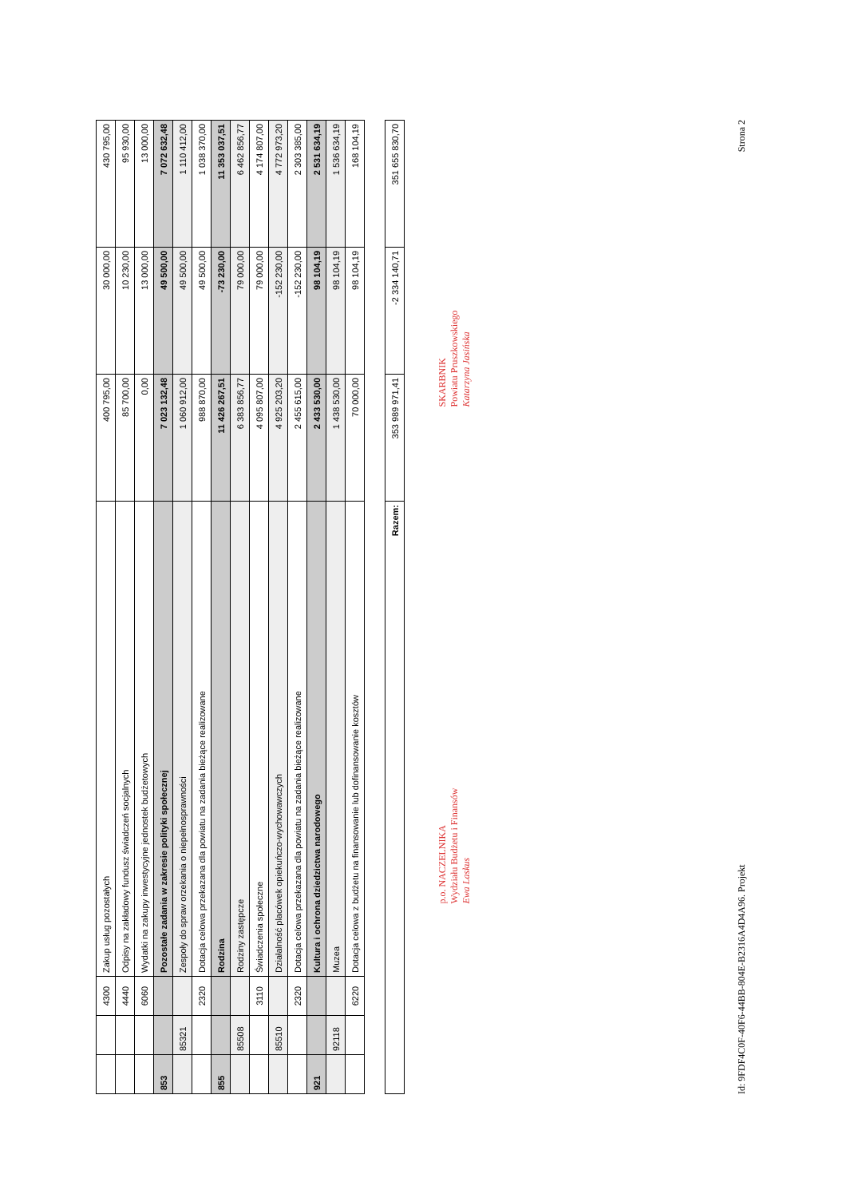| | | 4300 | Zakup usług pozostałych | 400 795,00 | 30 000,00 | 430 795,00 |
| | | 4440 | Odpisy na zakładowy fundusz świadczeń socjalnych | 85 700,00 | 10 230,00 | 95 930,00 |
| | | 6060 | Wydatki na zakupy inwestycyjne jednostek budżetowych | 0,00 | 13 000,00 | 13 000,00 |
| 853 | | | Pozostałe zadania w zakresie polityki społecznej | 7 023 132,48 | 49 500,00 | 7 072 632,48 |
| | 85321 | | Zespoły do spraw orzekania o niepełnosprawności | 1 060 912,00 | 49 500,00 | 1 110 412,00 |
| | | 2320 | Dotacja celowa przekazana dla powiatu na zadania bieżące realizowane | 988 870,00 | 49 500,00 | 1 038 370,00 |
| 855 | | | Rodzina | 11 426 267,51 | -73 230,00 | 11 353 037,51 |
| | 85508 | | Rodziny zastępcze | 6 383 856,77 | 79 000,00 | 6 462 856,77 |
| | | 3110 | Świadczenia społeczne | 4 095 807,00 | 79 000,00 | 4 174 807,00 |
| | 85510 | | Działalność placówek opiekuńczo-wychowawczych | 4 925 203,20 | -152 230,00 | 4 772 973,20 |
| | | 2320 | Dotacja celowa przekazana dla powiatu na zadania bieżące realizowane | 2 455 615,00 | -152 230,00 | 2 303 385,00 |
| 921 | | | Kultura i ochrona dziedzictwa narodowego | 2 433 530,00 | 98 104,19 | 2 531 634,19 |
| | 92118 | | Muzea | 1 438 530,00 | 98 104,19 | 1 536 634,19 |
| | | 6220 | Dotacja celowa z budżetu na finansowanie lub dofinansowanie kosztów | 70 000,00 | 98 104,19 | 168 104,19 |
| Razem: | 353 989 971,41 | -2 334 140,71 | 351 655 830,70 |
p.o. NACZELNIKA
Wydziału Budżetu i Finansów
Ewa Laskus
SKARBNIK
Powiatu Pruszkowskiego
Katarzyna Jasińska
Id: 9FDF4C0F-40F6-44BB-804E-B2316A4D4A96. Projekt Strona 2